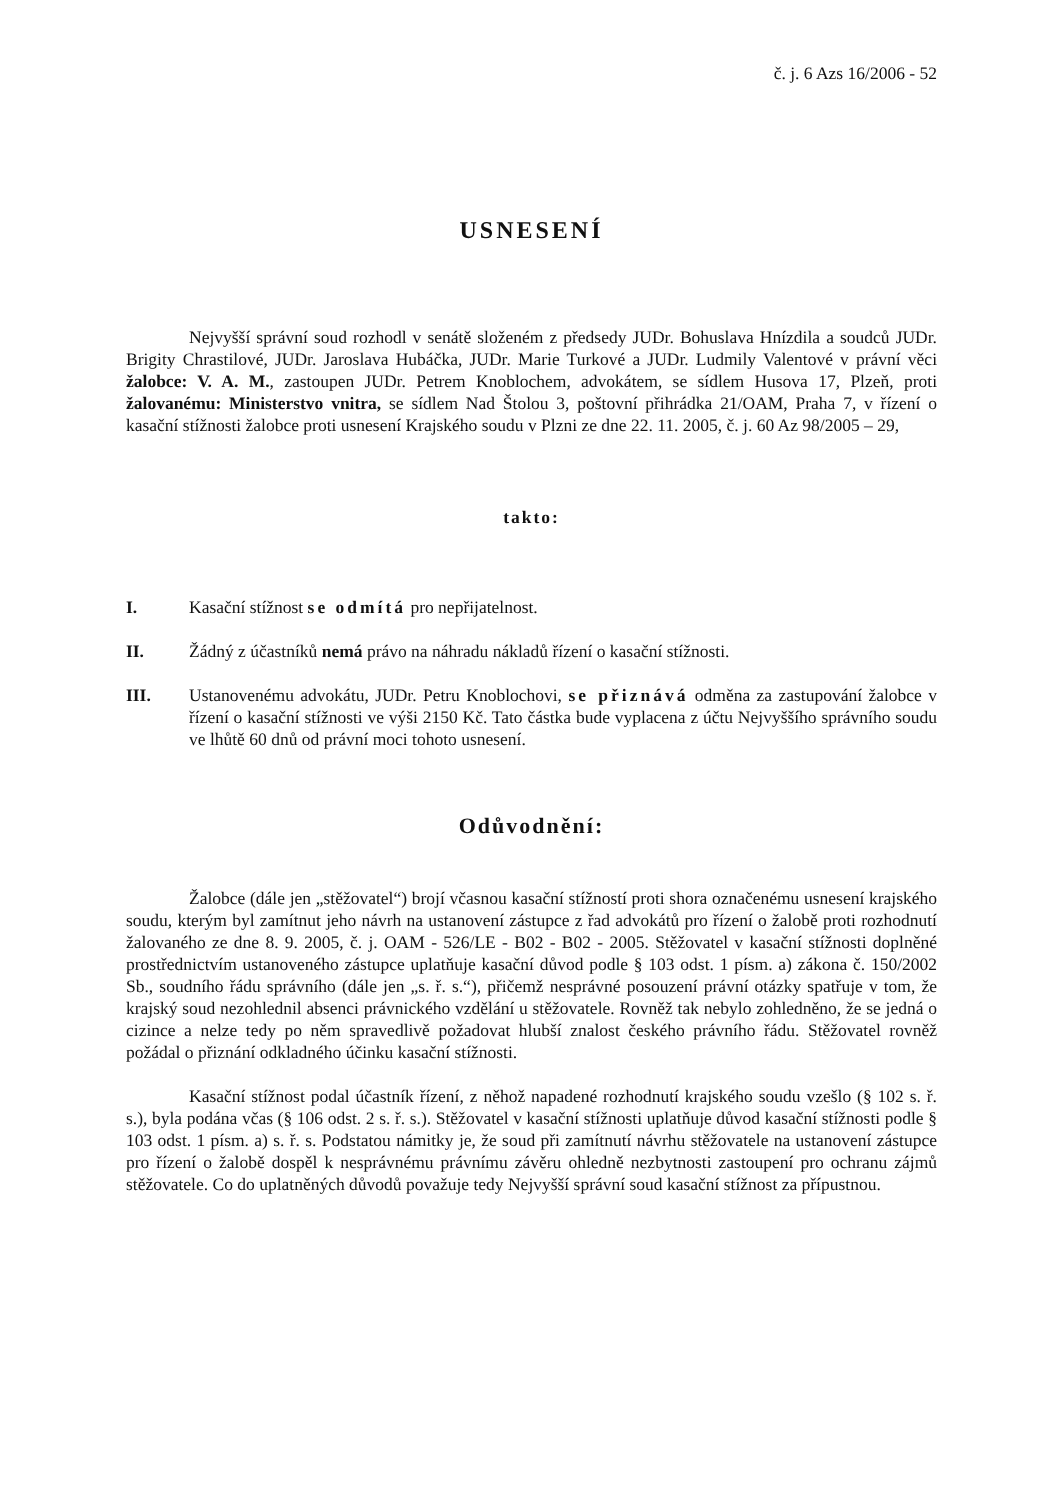č. j. 6 Azs 16/2006 - 52
USNESENÍ
Nejvyšší správní soud rozhodl v senátě složeném z předsedy JUDr. Bohuslava Hnízdila a soudců JUDr. Brigity Chrastilové, JUDr. Jaroslava Hubáčka, JUDr. Marie Turkové a JUDr. Ludmily Valentové v právní věci žalobce: V. A. M., zastoupen JUDr. Petrem Knoblochem, advokátem, se sídlem Husova 17, Plzeň, proti žalovanému: Ministerstvo vnitra, se sídlem Nad Štolou 3, poštovní přihrádka 21/OAM, Praha 7, v řízení o kasační stížnosti žalobce proti usnesení Krajského soudu v Plzni ze dne 22. 11. 2005, č. j. 60 Az 98/2005 – 29,
takto:
I. Kasační stížnost se odmítá pro nepřijatelnost.
II. Žádný z účastníků nemá právo na náhradu nákladů řízení o kasační stížnosti.
III. Ustanovenému advokátu, JUDr. Petru Knoblochovi, se přiznává odměna za zastupování žalobce v řízení o kasační stížnosti ve výši 2150 Kč. Tato částka bude vyplacena z účtu Nejvyššího správního soudu ve lhůtě 60 dnů od právní moci tohoto usnesení.
Odůvodnění:
Žalobce (dále jen „stěžovatel“) brojí včasnou kasační stížností proti shora označenému usnesení krajského soudu, kterým byl zamítnut jeho návrh na ustanovení zástupce z řad advokátů pro řízení o žalobě proti rozhodnutí žalovaného ze dne 8. 9. 2005, č. j. OAM - 526/LE - B02 - B02 - 2005. Stěžovatel v kasační stížnosti doplněné prostřednictvím ustanoveného zástupce uplatňuje kasační důvod podle § 103 odst. 1 písm. a) zákona č. 150/2002 Sb., soudního řádu správního (dále jen „s. ř. s.“), přičemž nesprávné posouzení právní otázky spatřuje v tom, že krajský soud nezohlednil absenci právnického vzdělání u stěžovatele. Rovněž tak nebylo zohledněno, že se jedná o cizince a nelze tedy po něm spravedlivě požadovat hlubší znalost českého právního řádu. Stěžovatel rovněž požádal o přiznání odkladného účinku kasační stížnosti.
Kasační stížnost podal účastník řízení, z něhož napadené rozhodnutí krajského soudu vzešlo (§ 102 s. ř. s.), byla podána včas (§ 106 odst. 2 s. ř. s.). Stěžovatel v kasační stížnosti uplatňuje důvod kasační stížnosti podle § 103 odst. 1 písm. a) s. ř. s. Podstatou námitky je, že soud při zamítnutí návrhu stěžovatele na ustanovení zástupce pro řízení o žalobě dospěl k nesprávnému právnímu závěru ohledně nezbytnosti zastoupení pro ochranu zájmů stěžovatele. Co do uplatněných důvodů považuje tedy Nejvyšší správní soud kasační stížnost za přípustnou.